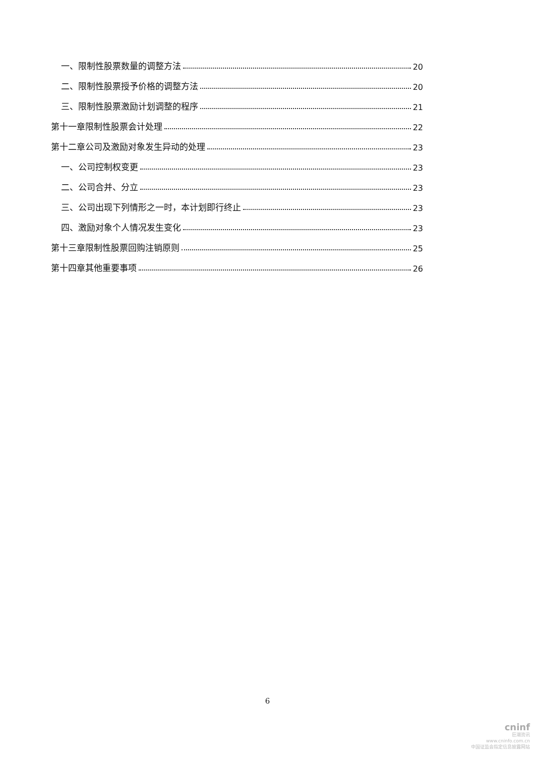一、限制性股票数量的调整方法 20
二、限制性股票授予价格的调整方法 20
三、限制性股票激励计划调整的程序 21
第十一章限制性股票会计处理 22
第十二章公司及激励对象发生异动的处理 23
一、公司控制权变更 23
二、公司合并、分立 23
三、公司出现下列情形之一时，本计划即行终止 23
四、激励对象个人情况发生变化 23
第十三章限制性股票回购注销原则 25
第十四章其他重要事项 26
6
cninf
巨潮资讯
www.cninfo.com.cn
中国证监会指定信息披露网站